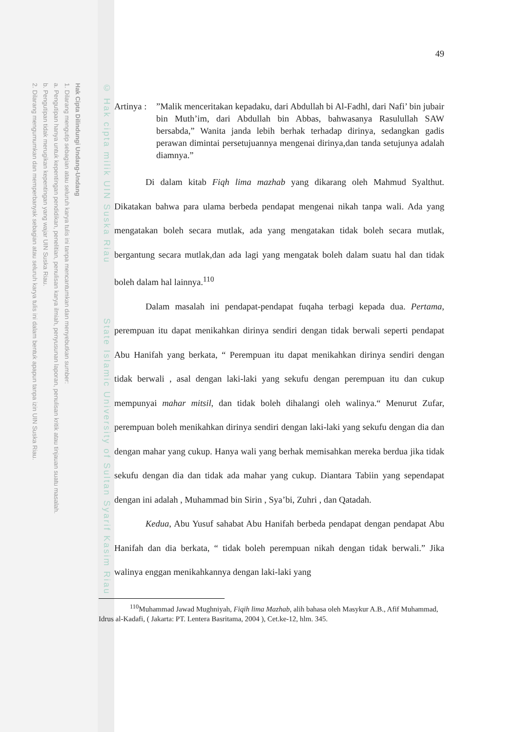Hak Cipta Dilindungi Undang-Undang
1. Dilarang mengutip sebagian atau seluruh karya tulis ini tanpa mencantumkan dan menyebutkan sumber:
a. Pengutipan hanya untuk kepentingan pendidikan, penelitian, penulisan karya ilmiah, penyusunan laporan, penulisan kritik atau tinjauan suatu masalah.
b. Pengutipan tidak merugikan kepentingan yang wajar UIN Suska Riau.
2. Dilarang mengumumkan dan memperbanyak sebagian atau seluruh karya tulis ini dalam bentuk apapun tanpa izin UIN Suska Riau.
© Hak cipta milik UIN Suska Riau State Islamic University of Sultan Syarif Kasim Riau
49
Artinya :
”Malik menceritakan kepadaku, dari Abdullah bi Al-Fadhl, dari Nafi’ bin jubair bin Muth’im, dari Abdullah bin Abbas, bahwasanya Rasulullah SAW bersabda,” Wanita janda lebih berhak terhadap dirinya, sedangkan gadis perawan dimintai persetujuannya mengenai dirinya,dan tanda setujunya adalah diamnya.”
Di dalam kitab Fiqh lima mazhab yang dikarang oleh Mahmud Syalthut. Dikatakan bahwa para ulama berbeda pendapat mengenai nikah tanpa wali. Ada yang mengatakan boleh secara mutlak, ada yang mengatakan tidak boleh secara mutlak, bergantung secara mutlak,dan ada lagi yang mengatak boleh dalam suatu hal dan tidak boleh dalam hal lainnya.<sup>110</sup>
Dalam masalah ini pendapat-pendapat fuqaha terbagi kepada dua. Pertama, perempuan itu dapat menikahkan dirinya sendiri dengan tidak berwali seperti pendapat Abu Hanifah yang berkata, “ Perempuan itu dapat menikahkan dirinya sendiri dengan tidak berwali , asal dengan laki-laki yang sekufu dengan perempuan itu dan cukup mempunyai mahar mitsil, dan tidak boleh dihalangi oleh walinya.“ Menurut Zufar, perempuan boleh menikahkan dirinya sendiri dengan laki-laki yang sekufu dengan dia dan dengan mahar yang cukup. Hanya wali yang berhak memisahkan mereka berdua jika tidak sekufu dengan dia dan tidak ada mahar yang cukup. Diantara Tabiin yang sependapat dengan ini adalah , Muhammad bin Sirin , Sya’bi, Zuhri , dan Qatadah.
Kedua, Abu Yusuf sahabat Abu Hanifah berbeda pendapat dengan pendapat Abu Hanifah dan dia berkata, “ tidak boleh perempuan nikah dengan tidak berwali.” Jika walinya enggan menikahkannya dengan laki-laki yang
<sup>110</sup> Muhammad Jawad Mughniyah, Fiqih lima Mazhab, alih bahasa oleh Masykur A.B., Afif Muhammad, Idrus al-Kadafi, ( Jakarta: PT. Lentera Basritama, 2004 ), Cet.ke-12, hlm. 345.